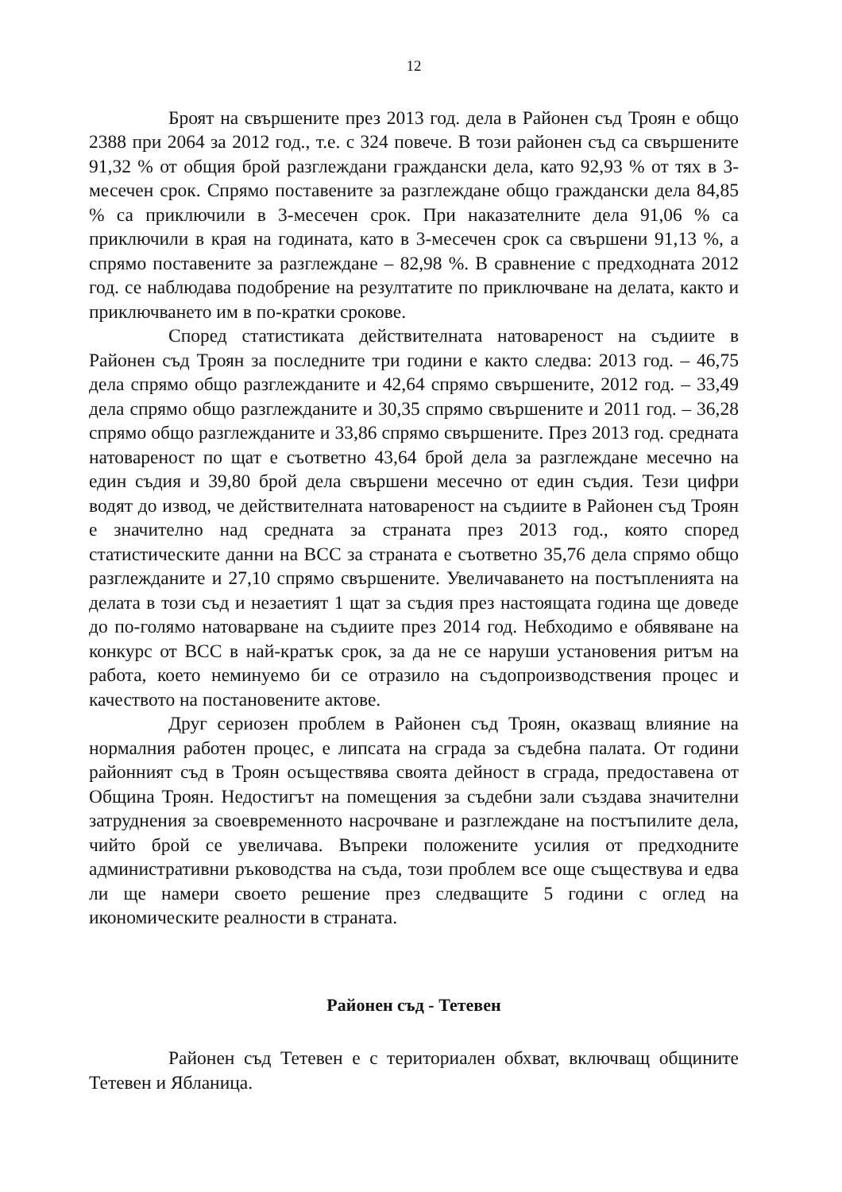12
Броят на свършените през 2013 год. дела в Районен съд Троян е общо 2388 при 2064 за 2012 год., т.е. с 324 повече. В този районен съд са свършените 91,32 % от общия брой разглеждани граждански дела, като 92,93 % от тях в 3-месечен срок. Спрямо поставените за разглеждане общо граждански дела 84,85 % са приключили в 3-месечен срок. При наказателните дела 91,06 % са приключили в края на годината, като в 3-месечен срок са свършени 91,13 %, а спрямо поставените за разглеждане – 82,98 %. В сравнение с предходната 2012 год. се наблюдава подобрение на резултатите по приключване на делата, както и приключването им в по-кратки срокове.
Според статистиката действителната натовареност на съдиите в Районен съд Троян за последните три години е както следва: 2013 год. – 46,75 дела спрямо общо разглежданите и 42,64 спрямо свършените, 2012 год. – 33,49 дела спрямо общо разглежданите и 30,35 спрямо свършените и 2011 год. – 36,28 спрямо общо разглежданите и 33,86 спрямо свършените. През 2013 год. средната натовареност по щат е съответно 43,64 брой дела за разглеждане месечно на един съдия и 39,80 брой дела свършени месечно от един съдия. Тези цифри водят до извод, че действителната натовареност на съдиите в Районен съд Троян е значително над средната за страната през 2013 год., която според статистическите данни на ВСС за страната е съответно 35,76 дела спрямо общо разглежданите и 27,10 спрямо свършените. Увеличаването на постъпленията на делата в този съд и незаетият 1 щат за съдия през настоящата година ще доведе до по-голямо натоварване на съдиите през 2014 год. Небходимо е обявяване на конкурс от ВСС в най-кратък срок, за да не се наруши установения ритъм на работа, което неминуемо би се отразило на съдопроизводствения процес и качеството на постановените актове.
Друг сериозен проблем в Районен съд Троян, оказващ влияние на нормалния работен процес, е липсата на сграда за съдебна палата. От години районният съд в Троян осъществява своята дейност в сграда, предоставена от Община Троян. Недостигът на помещения за съдебни зали създава значителни затруднения за своевременното насрочване и разглеждане на постъпилите дела, чийто брой се увеличава. Въпреки положените усилия от предходните административни ръководства на съда, този проблем все още съществува и едва ли ще намери своето решение през следващите 5 години с оглед на икономическите реалности в страната.
Районен съд - Тетевен
Районен съд Тетевен е с териториален обхват, включващ общините Тетевен и Ябланица.